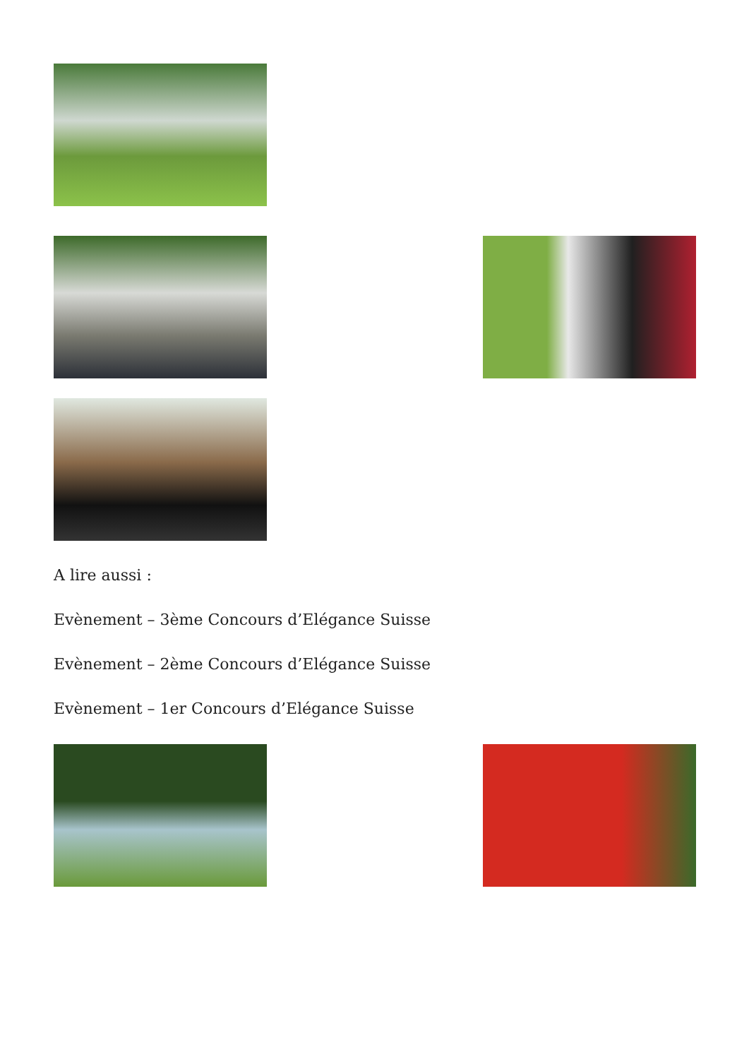A lire aussi :
Evènement – 3ème Concours d’Elégance Suisse
Evènement – 2ème Concours d’Elégance Suisse
Evènement – 1er Concours d’Elégance Suisse